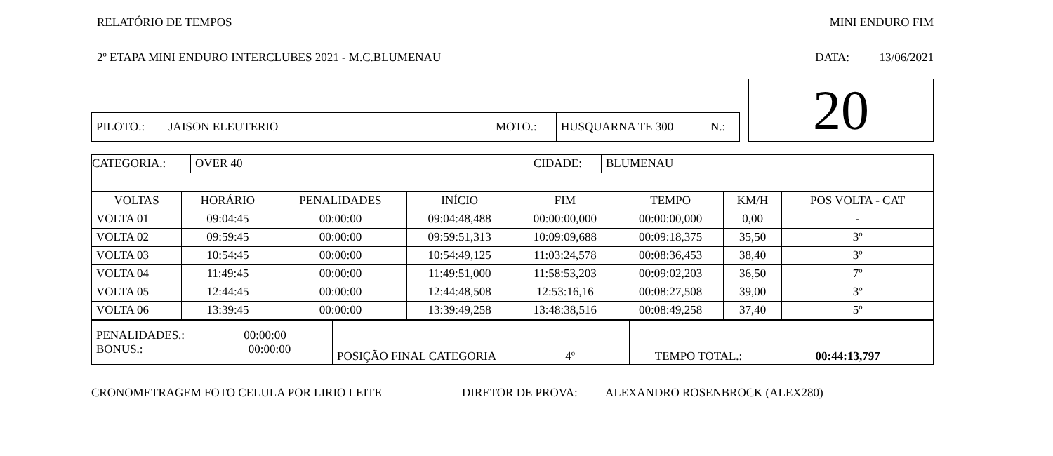RELATÓRIO DE TEMPOS MINI ENDURO FIM
2º ETAPA MINI ENDURO INTERCLUBES 2021 - M.C.BLUMENAU DATA: 13/06/2021
| | | | | | | 20 |
| PILOTO.: | JAISON ELEUTERIO | MOTO.: | HUSQUARNA TE 300 | N.: | | |
| CATEGORIA.: | OVER 40 | CIDADE: | BLUMENAU |
| VOLTAS | HORÁRIO | PENALIDADES | INÍCIO | FIM | TEMPO | KM/H | POS VOLTA - CAT |
| --- | --- | --- | --- | --- | --- | --- | --- |
| VOLTA 01 | 09:04:45 | 00:00:00 | 09:04:48,488 | 00:00:00,000 | 00:00:00,000 | 0,00 | - |
| VOLTA 02 | 09:59:45 | 00:00:00 | 09:59:51,313 | 10:09:09,688 | 00:09:18,375 | 35,50 | 3º |
| VOLTA 03 | 10:54:45 | 00:00:00 | 10:54:49,125 | 11:03:24,578 | 00:08:36,453 | 38,40 | 3º |
| VOLTA 04 | 11:49:45 | 00:00:00 | 11:49:51,000 | 11:58:53,203 | 00:09:02,203 | 36,50 | 7º |
| VOLTA 05 | 12:44:45 | 00:00:00 | 12:44:48,508 | 12:53:16,16 | 00:08:27,508 | 39,00 | 3º |
| VOLTA 06 | 13:39:45 | 00:00:00 | 13:39:49,258 | 13:48:38,516 | 00:08:49,258 | 37,40 | 5º |
| PENALIDADES.: 00:00:00 BONUS.: 00:00:00 | POSIÇÃO FINAL CATEGORIA 4º | TEMPO TOTAL.: 00:44:13,797 |
CRONOMETRAGEM FOTO CELULA POR LIRIO LEITE DIRETOR DE PROVA: ALEXANDRO ROSENBROCK (ALEX280)